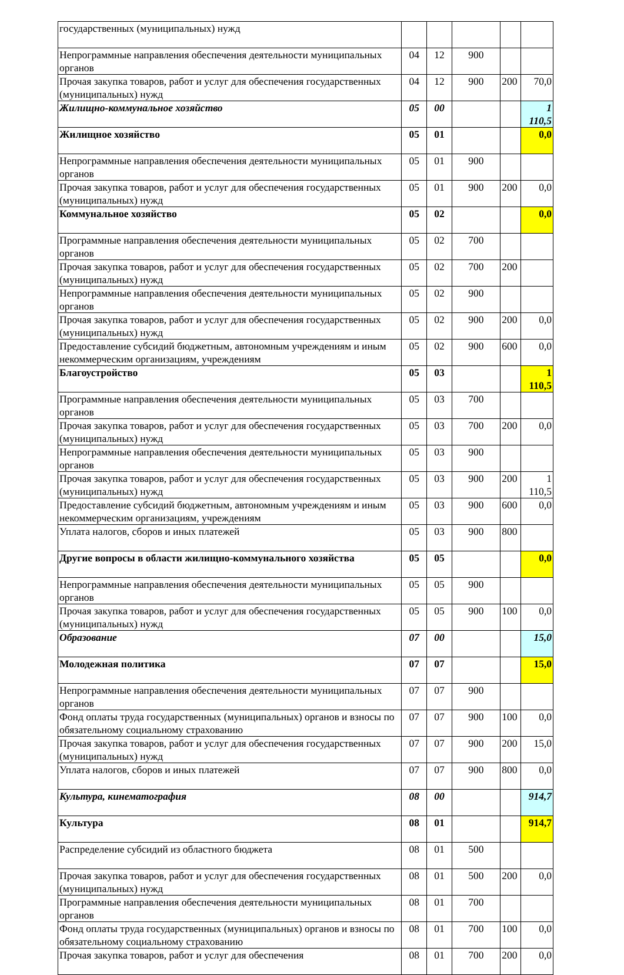| государственных (муниципальных) нужд | | | | | |
| Непрограммные направления обеспечения деятельности муниципальных органов | 04 | 12 | 900 | | |
| Прочая закупка товаров, работ и услуг для обеспечения государственных (муниципальных) нужд | 04 | 12 | 900 | 200 | 70,0 |
| Жилищно-коммунальное хозяйство | 05 | 00 | | | 1 110,5 |
| Жилищное хозяйство | 05 | 01 | | | 0,0 |
| Непрограммные направления обеспечения деятельности муниципальных органов | 05 | 01 | 900 | | |
| Прочая закупка товаров, работ и услуг для обеспечения государственных (муниципальных) нужд | 05 | 01 | 900 | 200 | 0,0 |
| Коммунальное хозяйство | 05 | 02 | | | 0,0 |
| Программные направления обеспечения деятельности муниципальных органов | 05 | 02 | 700 | | |
| Прочая закупка товаров, работ и услуг для обеспечения государственных (муниципальных) нужд | 05 | 02 | 700 | 200 | |
| Непрограммные направления обеспечения деятельности муниципальных органов | 05 | 02 | 900 | | |
| Прочая закупка товаров, работ и услуг для обеспечения государственных (муниципальных) нужд | 05 | 02 | 900 | 200 | 0,0 |
| Предоставление субсидий бюджетным, автономным учреждениям и иным некоммерческим организациям, учреждениям | 05 | 02 | 900 | 600 | 0,0 |
| Благоустройство | 05 | 03 | | | 1 110,5 |
| Программные направления обеспечения деятельности муниципальных органов | 05 | 03 | 700 | | |
| Прочая закупка товаров, работ и услуг для обеспечения государственных (муниципальных) нужд | 05 | 03 | 700 | 200 | 0,0 |
| Непрограммные направления обеспечения деятельности муниципальных органов | 05 | 03 | 900 | | |
| Прочая закупка товаров, работ и услуг для обеспечения государственных (муниципальных) нужд | 05 | 03 | 900 | 200 | 1 110,5 |
| Предоставление субсидий бюджетным, автономным учреждениям и иным некоммерческим организациям, учреждениям | 05 | 03 | 900 | 600 | 0,0 |
| Уплата налогов, сборов и иных платежей | 05 | 03 | 900 | 800 | |
| Другие вопросы в области жилищно-коммунального хозяйства | 05 | 05 | | | 0,0 |
| Непрограммные направления обеспечения деятельности муниципальных органов | 05 | 05 | 900 | | |
| Прочая закупка товаров, работ и услуг для обеспечения государственных (муниципальных) нужд | 05 | 05 | 900 | 100 | 0,0 |
| Образование | 07 | 00 | | | 15,0 |
| Молодежная политика | 07 | 07 | | | 15,0 |
| Непрограммные направления обеспечения деятельности муниципальных органов | 07 | 07 | 900 | | |
| Фонд оплаты труда государственных (муниципальных) органов и взносы по обязательному социальному страхованию | 07 | 07 | 900 | 100 | 0,0 |
| Прочая закупка товаров, работ и услуг для обеспечения государственных (муниципальных) нужд | 07 | 07 | 900 | 200 | 15,0 |
| Уплата налогов, сборов и иных платежей | 07 | 07 | 900 | 800 | 0,0 |
| Культура, кинематография | 08 | 00 | | | 914,7 |
| Культура | 08 | 01 | | | 914,7 |
| Распределение субсидий из областного бюджета | 08 | 01 | 500 | | |
| Прочая закупка товаров, работ и услуг для обеспечения государственных (муниципальных) нужд | 08 | 01 | 500 | 200 | 0,0 |
| Программные направления обеспечения деятельности муниципальных органов | 08 | 01 | 700 | | |
| Фонд оплаты труда государственных (муниципальных) органов и взносы по обязательному социальному страхованию | 08 | 01 | 700 | 100 | 0,0 |
| Прочая закупка товаров, работ и услуг для обеспечения | 08 | 01 | 700 | 200 | 0,0 |